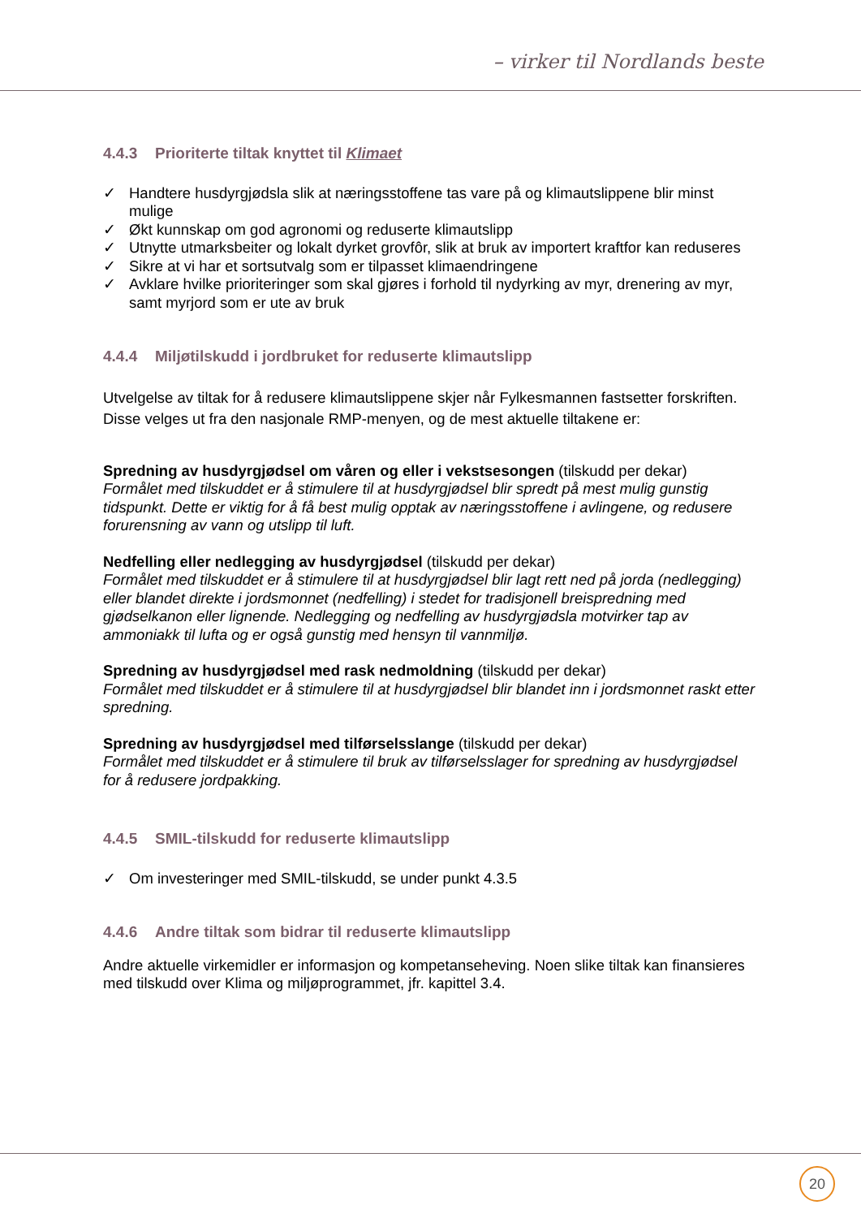– virker til Nordlands beste
4.4.3 Prioriterte tiltak knyttet til Klimaet
✓ Handtere husdyrgjødsla slik at næringsstoffene tas vare på og klimautslippene blir minst mulige
✓ Økt kunnskap om god agronomi og reduserte klimautslipp
✓ Utnytte utmarksbeiter og lokalt dyrket grovfôr, slik at bruk av importert kraftfor kan reduseres
✓ Sikre at vi har et sortsutvalg som er tilpasset klimaendringene
✓ Avklare hvilke prioriteringer som skal gjøres i forhold til nydyrking av myr, drenering av myr, samt myrjord som er ute av bruk
4.4.4 Miljøtilskudd i jordbruket for reduserte klimautslipp
Utvelgelse av tiltak for å redusere klimautslippene skjer når Fylkesmannen fastsetter forskriften. Disse velges ut fra den nasjonale RMP-menyen, og de mest aktuelle tiltakene er:
Spredning av husdyrgjødsel om våren og eller i vekstsesongen (tilskudd per dekar)
Formålet med tilskuddet er å stimulere til at husdyrgjødsel blir spredt på mest mulig gunstig tidspunkt. Dette er viktig for å få best mulig opptak av næringsstoffene i avlingene, og redusere forurensning av vann og utslipp til luft.
Nedfelling eller nedlegging av husdyrgjødsel (tilskudd per dekar)
Formålet med tilskuddet er å stimulere til at husdyrgjødsel blir lagt rett ned på jorda (nedlegging) eller blandet direkte i jordsmonnet (nedfelling) i stedet for tradisjonell breispredning med gjødselkanon eller lignende. Nedlegging og nedfelling av husdyrgjødsla motvirker tap av ammoniakk til lufta og er også gunstig med hensyn til vannmiljø.
Spredning av husdyrgjødsel med rask nedmoldning (tilskudd per dekar)
Formålet med tilskuddet er å stimulere til at husdyrgjødsel blir blandet inn i jordsmonnet raskt etter spredning.
Spredning av husdyrgjødsel med tilførselsslange (tilskudd per dekar)
Formålet med tilskuddet er å stimulere til bruk av tilførselsslager for spredning av husdyrgjødsel for å redusere jordpakking.
4.4.5 SMIL-tilskudd for reduserte klimautslipp
✓ Om investeringer med SMIL-tilskudd, se under punkt 4.3.5
4.4.6 Andre tiltak som bidrar til reduserte klimautslipp
Andre aktuelle virkemidler er informasjon og kompetanseheving. Noen slike tiltak kan finansieres med tilskudd over Klima og miljøprogrammet, jfr. kapittel 3.4.
20